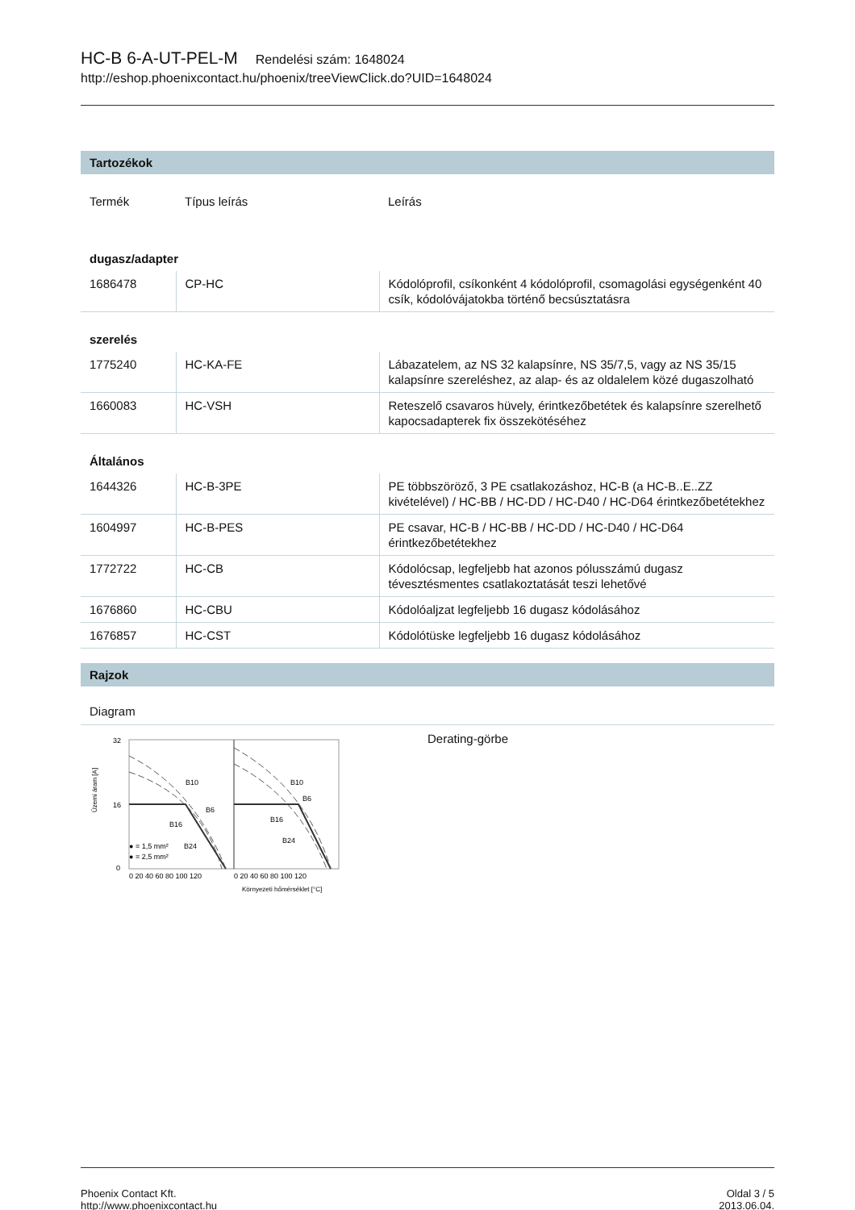HC-B 6-A-UT-PEL-M Rendelési szám: 1648024
http://eshop.phoenixcontact.hu/phoenix/treeViewClick.do?UID=1648024
Tartozékok
| Termék | Típus leírás | Leírás |
| dugasz/adapter | | |
| 1686478 | CP-HC | Kódolóprofil, csíkonként 4 kódolóprofil, csomagolási egységenként 40 csík, kódolóvájatokba történő becsúsztatásra |
| szerelés | | |
| 1775240 | HC-KA-FE | Lábazatelem, az NS 32 kalapsínre, NS 35/7,5, vagy az NS 35/15 kalapsínre szereléshez, az alap- és az oldalelem közé dugaszolható |
| 1660083 | HC-VSH | Reteszelő csavaros hüvely, érintkezőbetétek és kalapsínre szerelhető kapocsadapterek fix összekötéséhez |
| Általános | | |
| 1644326 | HC-B-3PE | PE többszöröző, 3 PE csatlakozáshoz, HC-B (a HC-B..E..ZZ kivételével) / HC-BB / HC-DD / HC-D40 / HC-D64 érintkezőbetétekhez |
| 1604997 | HC-B-PES | PE csavar, HC-B / HC-BB / HC-DD / HC-D40 / HC-D64 érintkezőbetétekhez |
| 1772722 | HC-CB | Kódolócsap, legfeljebb hat azonos pólusszámú dugasz tévesztésmentes csatlakoztatását teszi lehetővé |
| 1676860 | HC-CBU | Kódolóaljzat legfeljebb 16 dugasz kódolásához |
| 1676857 | HC-CST | Kódolótüske legfeljebb 16 dugasz kódolásához |
Rajzok
Diagram
Üzemi áram [A]
32
16
0
B10
B6
B16
B10
B6
B16
B24
● = 1,5 mm²
● = 2,5 mm²
B24
0 20 40 60 80 100 120
0 20 40 60 80 100 120
Környezeti hőmérséklet [°C]
Derating-görbe
Phoenix Contact Kft.
http://www.phoenixcontact.hu
Oldal 3 / 5
2013.06.04.